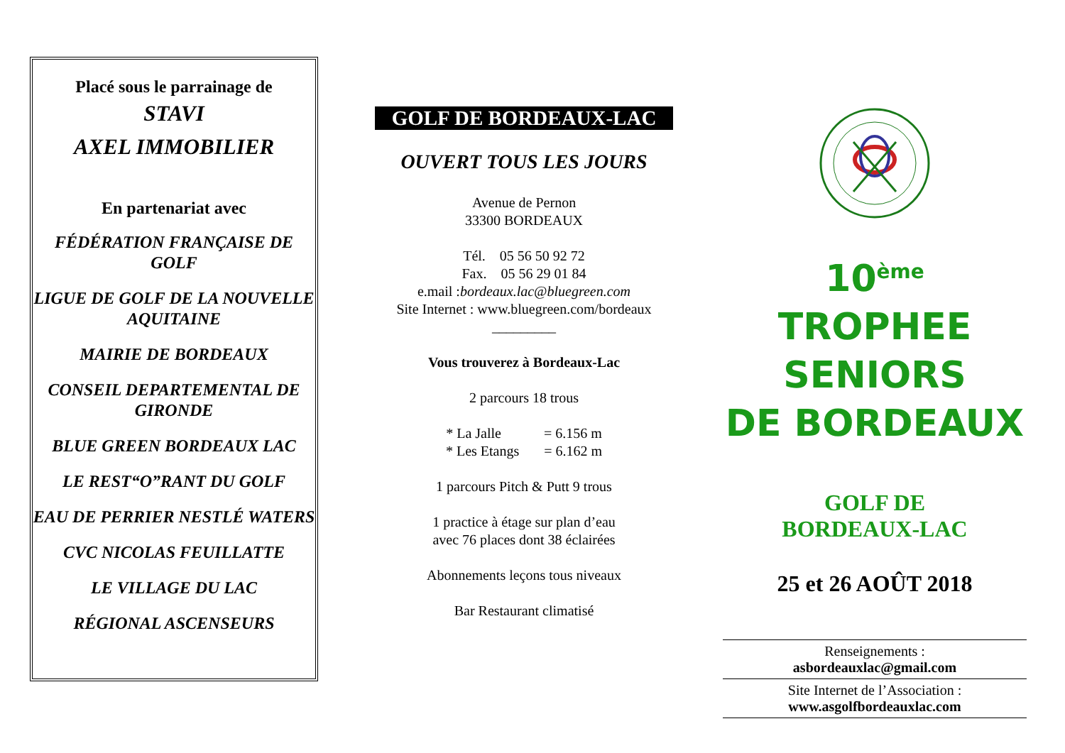Placé sous le parrainage de
STAVI
AXEL IMMOBILIER
En partenariat avec
FÉDÉRATION FRANÇAISE DE GOLF
LIGUE DE GOLF DE LA NOUVELLE AQUITAINE
MAIRIE DE BORDEAUX
CONSEIL DEPARTEMENTAL DE GIRONDE
BLUE GREEN BORDEAUX LAC
LE REST“O”RANT DU GOLF
EAU DE PERRIER NESTLÉ WATERS
CVC NICOLAS FEUILLATTE
LE VILLAGE DU LAC
RÉGIONAL ASCENSEURS
GOLF DE BORDEAUX-LAC
OUVERT TOUS LES JOURS
Avenue de Pernon
33300 BORDEAUX
Tél. 05 56 50 92 72
Fax. 05 56 29 01 84
e.mail :bordeaux.lac@bluegreen.com
Site Internet : www.bluegreen.com/bordeaux
_________
Vous trouverez à Bordeaux-Lac
2 parcours 18 trous
* La Jalle = 6.156 m
* Les Etangs = 6.162 m
1 parcours Pitch & Putt 9 trous
1 practice à étage sur plan d’eau
avec 76 places dont 38 éclairées
Abonnements leçons tous niveaux
Bar Restaurant climatisé
10<sup>ème</sup> TROPHEE
SENIORS
DE BORDEAUX
GOLF DE
BORDEAUX-LAC
25 et 26 AOÛT 2018
Renseignements :
asbordeauxlac@gmail.com
Site Internet de l’Association :
www.asgolfbordeauxlac.com